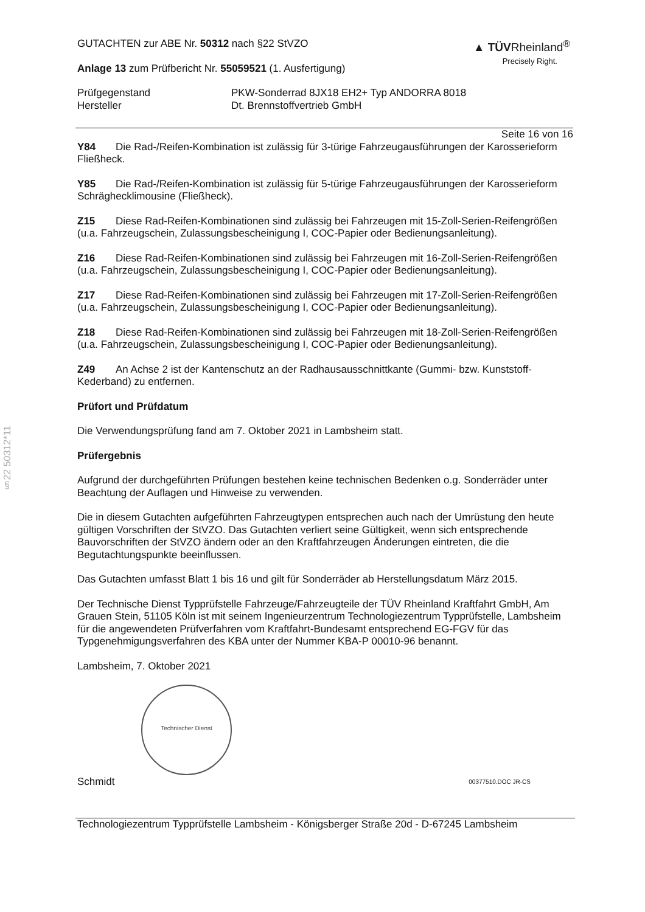§22 50312*11
▲ TÜVRheinland<sup>®</sup>
Precisely Right.
GUTACHTEN zur ABE Nr. 50312 nach §22 StVZO
Anlage 13 zum Prüfbericht Nr. 55059521 (1. Ausfertigung)
Prüfgegenstand
Hersteller
PKW-Sonderrad 8JX18 EH2+ Typ ANDORRA 8018
Dt. Brennstoffvertrieb GmbH
Seite 16 von 16
Y84 Die Rad-/Reifen-Kombination ist zulässig für 3-türige Fahrzeugausführungen der Karosserieform Fließheck.
Y85 Die Rad-/Reifen-Kombination ist zulässig für 5-türige Fahrzeugausführungen der Karosserieform Schräghecklimousine (Fließheck).
Z15 Diese Rad-Reifen-Kombinationen sind zulässig bei Fahrzeugen mit 15-Zoll-Serien-Reifengrößen (u.a. Fahrzeugschein, Zulassungsbescheinigung I, COC-Papier oder Bedienungsanleitung).
Z16 Diese Rad-Reifen-Kombinationen sind zulässig bei Fahrzeugen mit 16-Zoll-Serien-Reifengrößen (u.a. Fahrzeugschein, Zulassungsbescheinigung I, COC-Papier oder Bedienungsanleitung).
Z17 Diese Rad-Reifen-Kombinationen sind zulässig bei Fahrzeugen mit 17-Zoll-Serien-Reifengrößen (u.a. Fahrzeugschein, Zulassungsbescheinigung I, COC-Papier oder Bedienungsanleitung).
Z18 Diese Rad-Reifen-Kombinationen sind zulässig bei Fahrzeugen mit 18-Zoll-Serien-Reifengrößen (u.a. Fahrzeugschein, Zulassungsbescheinigung I, COC-Papier oder Bedienungsanleitung).
Z49 An Achse 2 ist der Kantenschutz an der Radhausausschnittkante (Gummi- bzw. Kunststoff-Kederband) zu entfernen.
Prüfort und Prüfdatum
Die Verwendungsprüfung fand am 7. Oktober 2021 in Lambsheim statt.
Prüfergebnis
Aufgrund der durchgeführten Prüfungen bestehen keine technischen Bedenken o.g. Sonderräder unter Beachtung der Auflagen und Hinweise zu verwenden.
Die in diesem Gutachten aufgeführten Fahrzeugtypen entsprechen auch nach der Umrüstung den heute gültigen Vorschriften der StVZO. Das Gutachten verliert seine Gültigkeit, wenn sich entsprechende Bauvorschriften der StVZO ändern oder an den Kraftfahrzeugen Änderungen eintreten, die die Begutachtungspunkte beeinflussen.
Das Gutachten umfasst Blatt 1 bis 16 und gilt für Sonderräder ab Herstellungsdatum März 2015.
Der Technische Dienst Typprüfstelle Fahrzeuge/Fahrzeugteile der TÜV Rheinland Kraftfahrt GmbH, Am Grauen Stein, 51105 Köln ist mit seinem Ingenieurzentrum Technologiezentrum Typprüfstelle, Lambsheim für die angewendeten Prüfverfahren vom Kraftfahrt-Bundesamt entsprechend EG-FGV für das Typgenehmigungsverfahren des KBA unter der Nummer KBA-P 00010-96 benannt.
Lambsheim, 7. Oktober 2021
Technischer Dienst
Schmidt 00377510.DOC JR-CS
Technologiezentrum Typprüfstelle Lambsheim - Königsberger Straße 20d - D-67245 Lambsheim